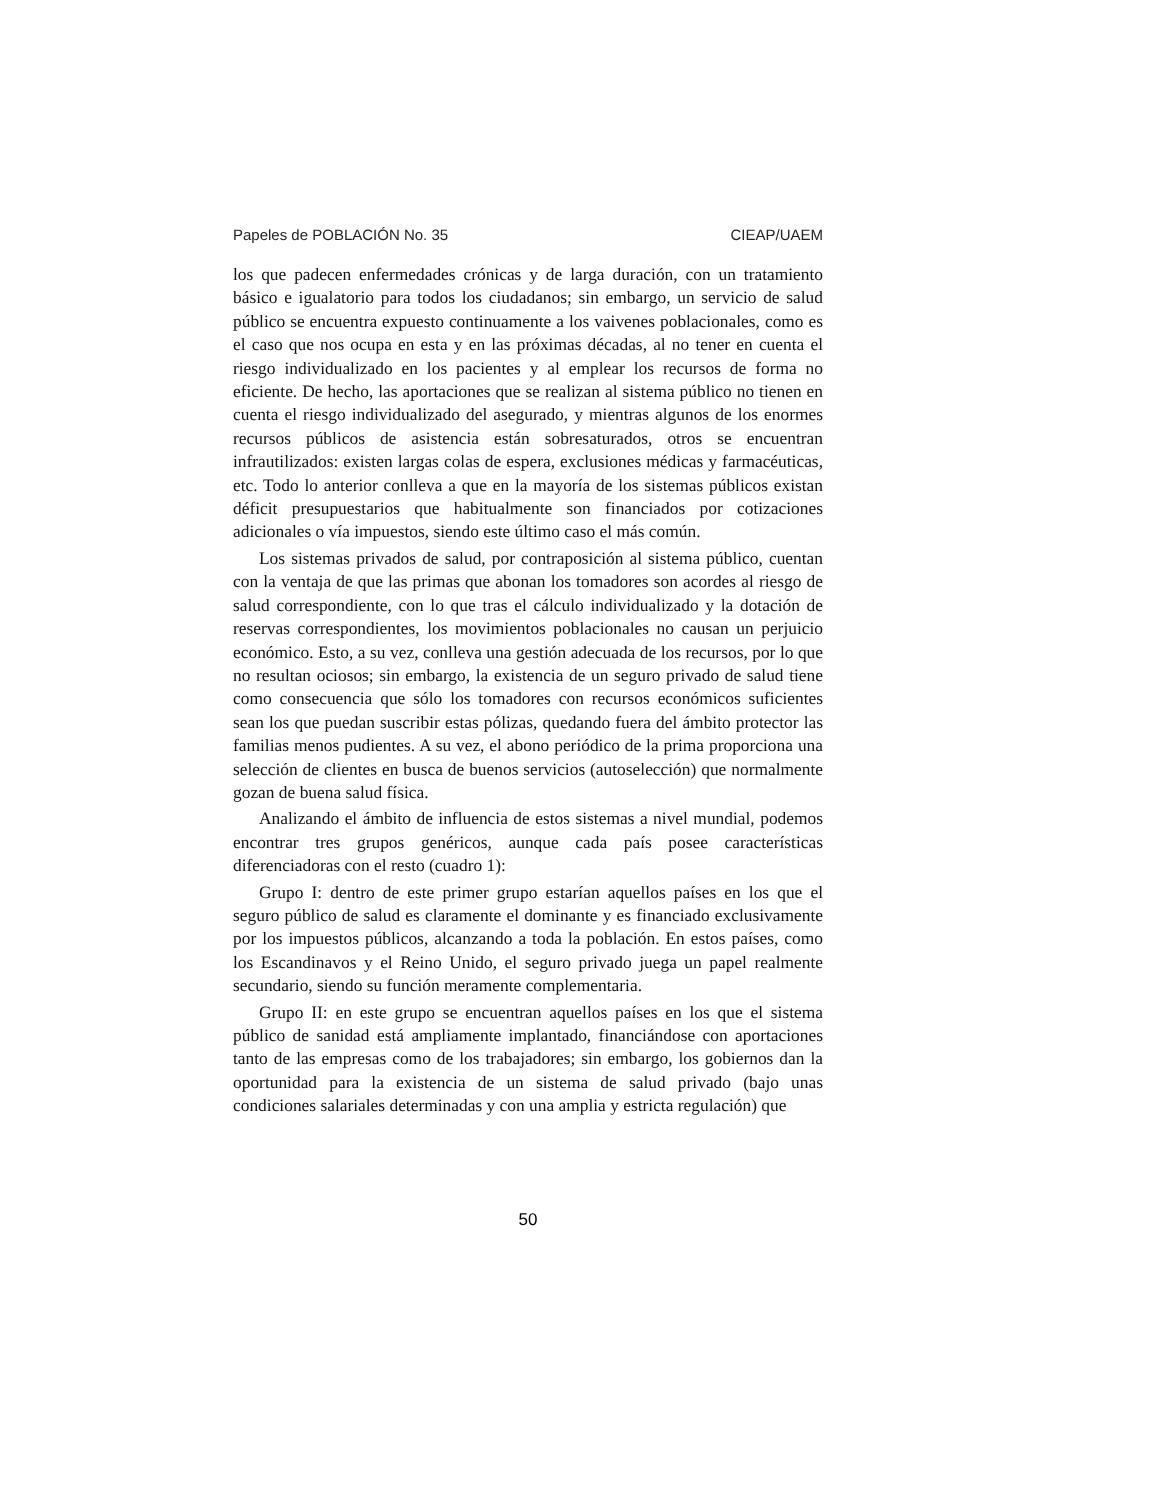Papeles de POBLACIÓN No. 35 CIEAP/UAEM
los que padecen enfermedades crónicas y de larga duración, con un tratamiento básico e igualatorio para todos los ciudadanos; sin embargo, un servicio de salud público se encuentra expuesto continuamente a los vaivenes poblacionales, como es el caso que nos ocupa en esta y en las próximas décadas, al no tener en cuenta el riesgo individualizado en los pacientes y al emplear los recursos de forma no eficiente. De hecho, las aportaciones que se realizan al sistema público no tienen en cuenta el riesgo individualizado del asegurado, y mientras algunos de los enormes recursos públicos de asistencia están sobresaturados, otros se encuentran infrautilizados: existen largas colas de espera, exclusiones médicas y farmacéuticas, etc. Todo lo anterior conlleva a que en la mayoría de los sistemas públicos existan déficit presupuestarios que habitualmente son financiados por cotizaciones adicionales o vía impuestos, siendo este último caso el más común.
Los sistemas privados de salud, por contraposición al sistema público, cuentan con la ventaja de que las primas que abonan los tomadores son acordes al riesgo de salud correspondiente, con lo que tras el cálculo individualizado y la dotación de reservas correspondientes, los movimientos poblacionales no causan un perjuicio económico. Esto, a su vez, conlleva una gestión adecuada de los recursos, por lo que no resultan ociosos; sin embargo, la existencia de un seguro privado de salud tiene como consecuencia que sólo los tomadores con recursos económicos suficientes sean los que puedan suscribir estas pólizas, quedando fuera del ámbito protector las familias menos pudientes. A su vez, el abono periódico de la prima proporciona una selección de clientes en busca de buenos servicios (autoselección) que normalmente gozan de buena salud física.
Analizando el ámbito de influencia de estos sistemas a nivel mundial, podemos encontrar tres grupos genéricos, aunque cada país posee características diferenciadoras con el resto (cuadro 1):
Grupo I: dentro de este primer grupo estarían aquellos países en los que el seguro público de salud es claramente el dominante y es financiado exclusivamente por los impuestos públicos, alcanzando a toda la población. En estos países, como los Escandinavos y el Reino Unido, el seguro privado juega un papel realmente secundario, siendo su función meramente complementaria.
Grupo II: en este grupo se encuentran aquellos países en los que el sistema público de sanidad está ampliamente implantado, financiándose con aportaciones tanto de las empresas como de los trabajadores; sin embargo, los gobiernos dan la oportunidad para la existencia de un sistema de salud privado (bajo unas condiciones salariales determinadas y con una amplia y estricta regulación) que
50